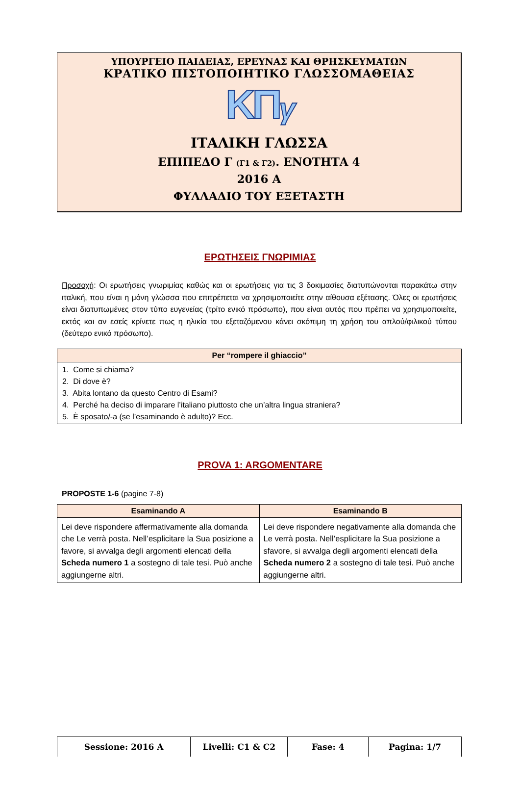ΥΠΟΥΡΓΕΙΟ ΠΑΙΔΕΙΑΣ, ΕΡΕΥΝΑΣ ΚΑΙ ΘΡΗΣΚΕΥΜΑΤΩΝ
ΚΡΑΤΙΚΟ ΠΙΣΤΟΠΟΙΗΤΙΚΟ ΓΛΩΣΣΟΜΑΘΕΙΑΣ
ΚΠγ
ΙΤΑΛΙΚΗ ΓΛΩΣΣΑ
ΕΠΙΠΕΔΟ Γ (Γ1 & Γ2). ΕΝΟΤΗΤΑ 4
2016 Α
ΦΥΛΛΑΔΙΟ ΤΟΥ ΕΞΕΤΑΣΤΗ
ΕΡΩΤΗΣΕΙΣ ΓΝΩΡΙΜΙΑΣ
Προσοχή: Οι ερωτήσεις γνωριμίας καθώς και οι ερωτήσεις για τις 3 δοκιμασίες διατυπώνονται παρακάτω στην ιταλική, που είναι η μόνη γλώσσα που επιτρέπεται να χρησιμοποιείτε στην αίθουσα εξέτασης. Όλες οι ερωτήσεις είναι διατυπωμένες στον τύπο ευγενείας (τρίτο ενικό πρόσωπο), που είναι αυτός που πρέπει να χρησιμοποιείτε, εκτός και αν εσείς κρίνετε πως η ηλικία του εξεταζόμενου κάνει σκόπιμη τη χρήση του απλού/φιλικού τύπου (δεύτερο ενικό πρόσωπο).
| Per “rompere il ghiaccio” |
| --- |
| 1. Come si chiama? 2. Di dove è? 3. Abita lontano da questo Centro di Esami? 4. Perché ha deciso di imparare l’italiano piuttosto che un’altra lingua straniera? 5. È sposato/-a (se l’esaminando è adulto)? Ecc. |
PROVA 1: ARGOMENTARE
PROPOSTE 1-6 (pagine 7-8)
| Esaminando A | Esaminando B |
| --- | --- |
| Lei deve rispondere affermativamente alla domanda che Le verrà posta. Nell’esplicitare la Sua posizione a favore, si avvalga degli argomenti elencati della Scheda numero 1 a sostegno di tale tesi. Può anche aggiungerne altri. | Lei deve rispondere negativamente alla domanda che Le verrà posta. Nell’esplicitare la Sua posizione a sfavore, si avvalga degli argomenti elencati della Scheda numero 2 a sostegno di tale tesi. Può anche aggiungerne altri. |
| Sessione: 2016 A | Livelli: C1 & C2 | Fase: 4 | Pagina: 1/7 |